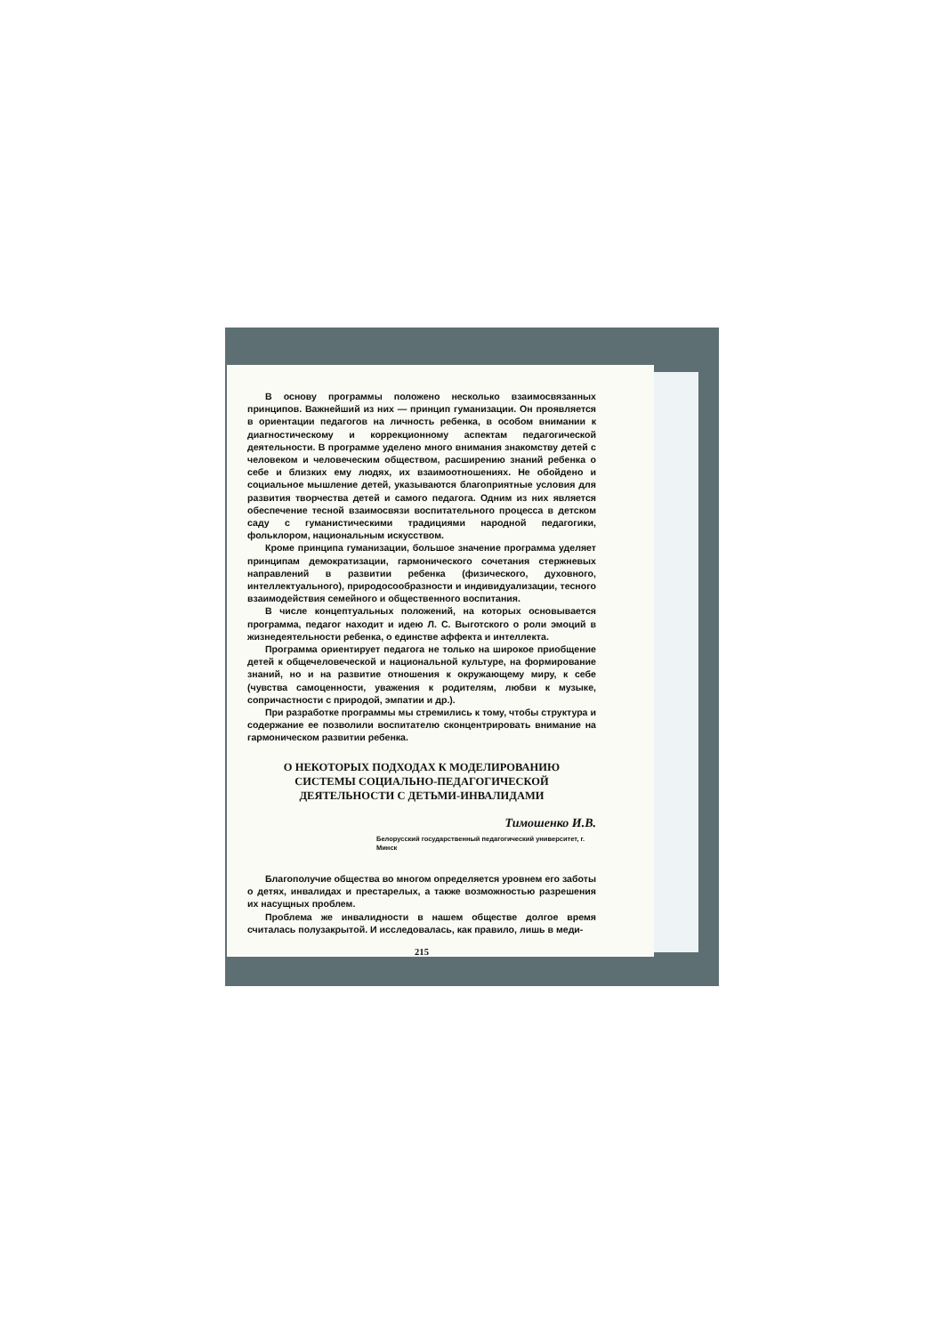В основу программы положено несколько взаимосвязанных принципов. Важнейший из них — принцип гуманизации. Он проявляется в ориентации педагогов на личность ребенка, в особом внимании к диагностическому и коррекционному аспектам педагогической деятельности. В программе уделено много внимания знакомству детей с человеком и человеческим обществом, расширению знаний ребенка о себе и близких ему людях, их взаимоотношениях. Не обойдено и социальное мышление детей, указываются благоприятные условия для развития творчества детей и самого педагога. Одним из них является обеспечение тесной взаимосвязи воспитательного процесса в детском саду с гуманистическими традициями народной педагогики, фольклором, национальным искусством.
Кроме принципа гуманизации, большое значение программа уделяет принципам демократизации, гармонического сочетания стержневых направлений в развитии ребенка (физического, духовного, интеллектуального), природосообразности и индивидуализации, тесного взаимодействия семейного и общественного воспитания.
В числе концептуальных положений, на которых основывается программа, педагог находит и идею Л. С. Выготского о роли эмоций в жизнедеятельности ребенка, о единстве аффекта и интеллекта.
Программа ориентирует педагога не только на широкое приобщение детей к общечеловеческой и национальной культуре, на формирование знаний, но и на развитие отношения к окружающему миру, к себе (чувства самоценности, уважения к родителям, любви к музыке, сопричастности с природой, эмпатии и др.).
При разработке программы мы стремились к тому, чтобы структура и содержание ее позволили воспитателю сконцентрировать внимание на гармоническом развитии ребенка.
О НЕКОТОРЫХ ПОДХОДАХ К МОДЕЛИРОВАНИЮ
СИСТЕМЫ СОЦИАЛЬНО-ПЕДАГОГИЧЕСКОЙ
ДЕЯТЕЛЬНОСТИ С ДЕТЬМИ-ИНВАЛИДАМИ
Тимошенко И.В.
Белорусский государственный педагогический университет, г. Минск
Благополучие общества во многом определяется уровнем его заботы о детях, инвалидах и престарелых, а также возможностью разрешения их насущных проблем.
Проблема же инвалидности в нашем обществе долгое время считалась полузакрытой. И исследовалась, как правило, лишь в меди-
215